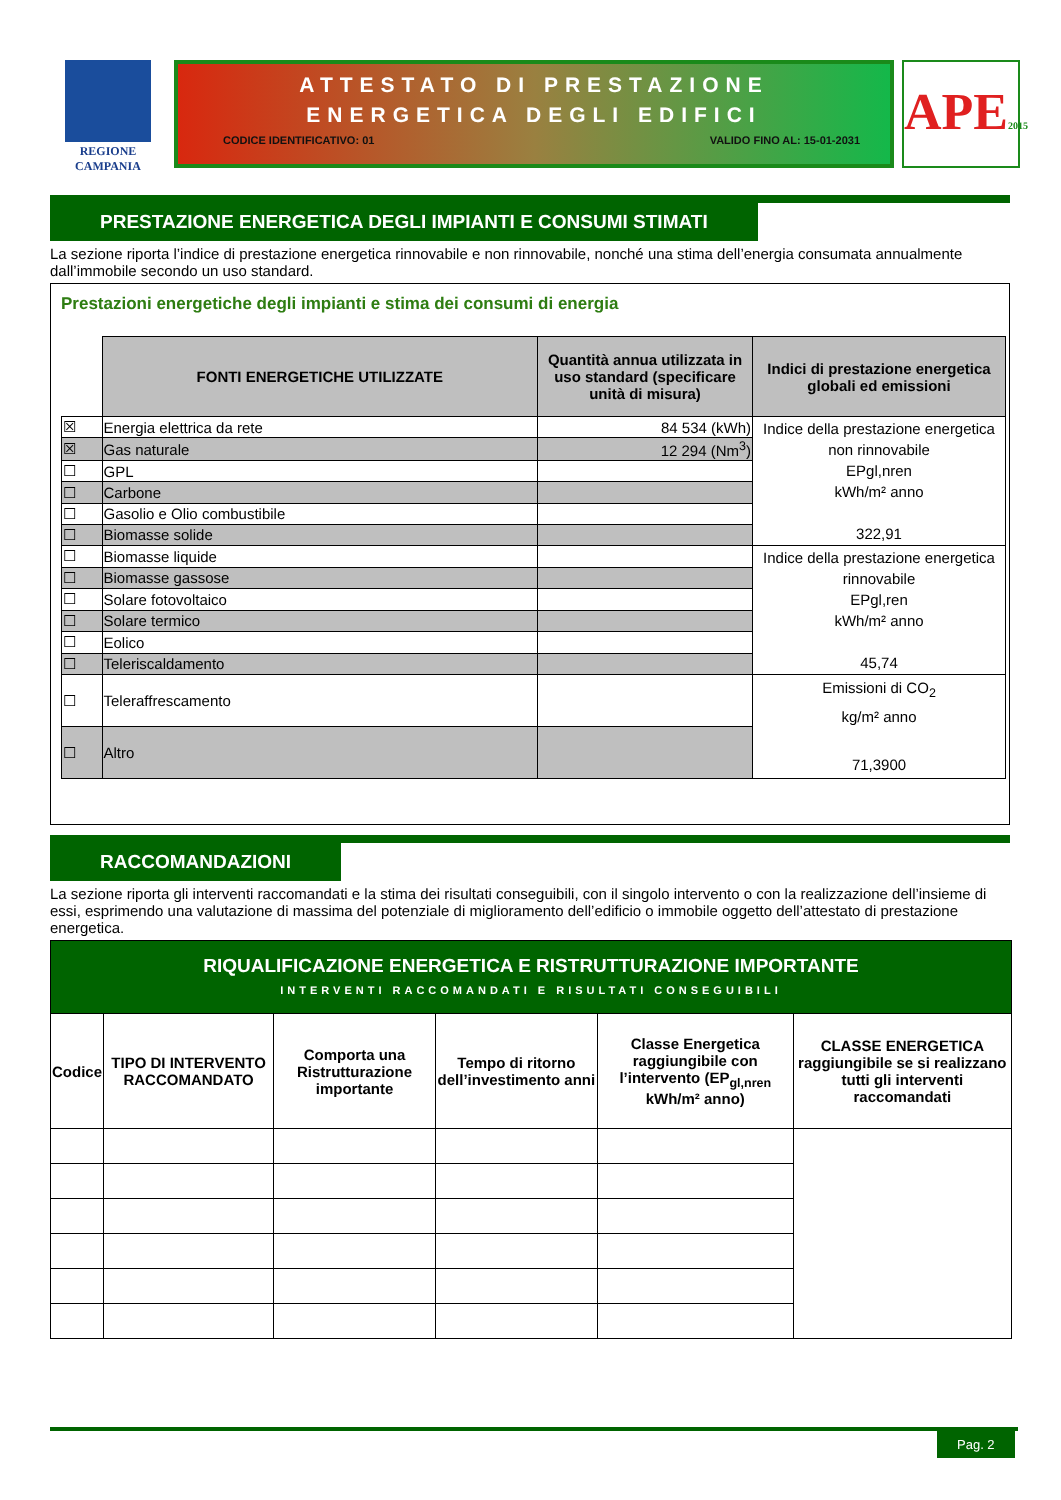REGIONE CAMPANIA
ATTESTATO DI PRESTAZIONE
ENERGETICA DEGLI EDIFICI
CODICE IDENTIFICATIVO: 01 VALIDO FINO AL: 15-01-2031
APE2015
PRESTAZIONE ENERGETICA DEGLI IMPIANTI E CONSUMI STIMATI
La sezione riporta l’indice di prestazione energetica rinnovabile e non rinnovabile, nonché una stima dell’energia consumata annualmente dall’immobile secondo un uso standard.
Prestazioni energetiche degli impianti e stima dei consumi di energia
| | FONTI ENERGETICHE UTILIZZATE | Quantità annua utilizzata in uso standard (specificare unità di misura) | Indici di prestazione energetica globali ed emissioni |
| --- | --- | --- | --- |
| ☒ | Energia elettrica da rete | 84 534 (kWh) | Indice della prestazione energetica non rinnovabile EPgl,nren kWh/m² anno 322,91 |
| ☒ | Gas naturale | 12 294 (Nm<sup>3</sup>) | |
| ☐ | GPL | | |
| ☐ | Carbone | | |
| ☐ | Gasolio e Olio combustibile | | |
| ☐ | Biomasse solide | | |
| ☐ | Biomasse liquide | | Indice della prestazione energetica rinnovabile EPgl,ren kWh/m² anno 45,74 |
| ☐ | Biomasse gassose | | |
| ☐ | Solare fotovoltaico | | |
| ☐ | Solare termico | | |
| ☐ | Eolico | | |
| ☐ | Teleriscaldamento | | |
| ☐ | Teleraffrescamento | | Emissioni di CO<sub>2</sub> kg/m² anno 71,3900 |
| ☐ | Altro | | |
RACCOMANDAZIONI
La sezione riporta gli interventi raccomandati e la stima dei risultati conseguibili, con il singolo intervento o con la realizzazione dell’insieme di essi, esprimendo una valutazione di massima del potenziale di miglioramento dell’edificio o immobile oggetto dell’attestato di prestazione energetica.
| RIQUALIFICAZIONE ENERGETICA E RISTRUTTURAZIONE IMPORTANTE INTERVENTI RACCOMANDATI E RISULTATI CONSEGUIBILI | | | | | |
| --- | --- | --- | --- | --- | --- |
| Codice | TIPO DI INTERVENTO RACCOMANDATO | Comporta una Ristrutturazione importante | Tempo di ritorno dell’investimento anni | Classe Energetica raggiungibile con l’intervento (EP<sub>gl,nren</sub> kWh/m² anno) | CLASSE ENERGETICA raggiungibile se si realizzano tutti gli interventi raccomandati |
Pag. 2